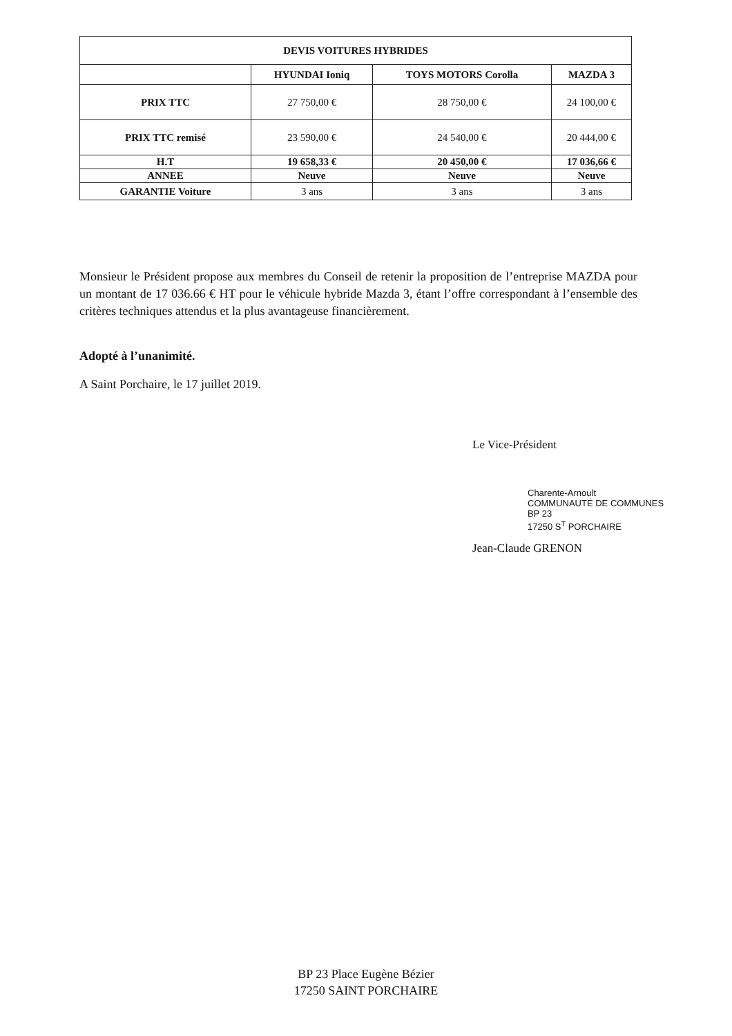| DEVIS VOITURES HYBRIDES | | | |
| --- | --- | --- | --- |
| | HYUNDAI Ioniq | TOYS MOTORS Corolla | MAZDA 3 |
| PRIX TTC | 27 750,00 € | 28 750,00 € | 24 100,00 € |
| PRIX TTC remisé | 23 590,00 € | 24 540,00 € | 20 444,00 € |
| H.T | 19 658,33 € | 20 450,00 € | 17 036,66 € |
| ANNEE | Neuve | Neuve | Neuve |
| GARANTIE Voiture | 3 ans | 3 ans | 3 ans |
Monsieur le Président propose aux membres du Conseil de retenir la proposition de l’entreprise MAZDA pour un montant de 17 036.66 € HT pour le véhicule hybride Mazda 3, étant l’offre correspondant à l’ensemble des critères techniques attendus et la plus avantageuse financièrement.
Adopté à l’unanimité.
A Saint Porchaire, le 17 juillet 2019.
Le Vice-Président
Charente-Arnoult
COMMUNAUTÉ DE COMMUNES
BP 23
17250 S<sup>T</sup> PORCHAIRE
Jean-Claude GRENON
BP 23 Place Eugène Bézier
17250 SAINT PORCHAIRE